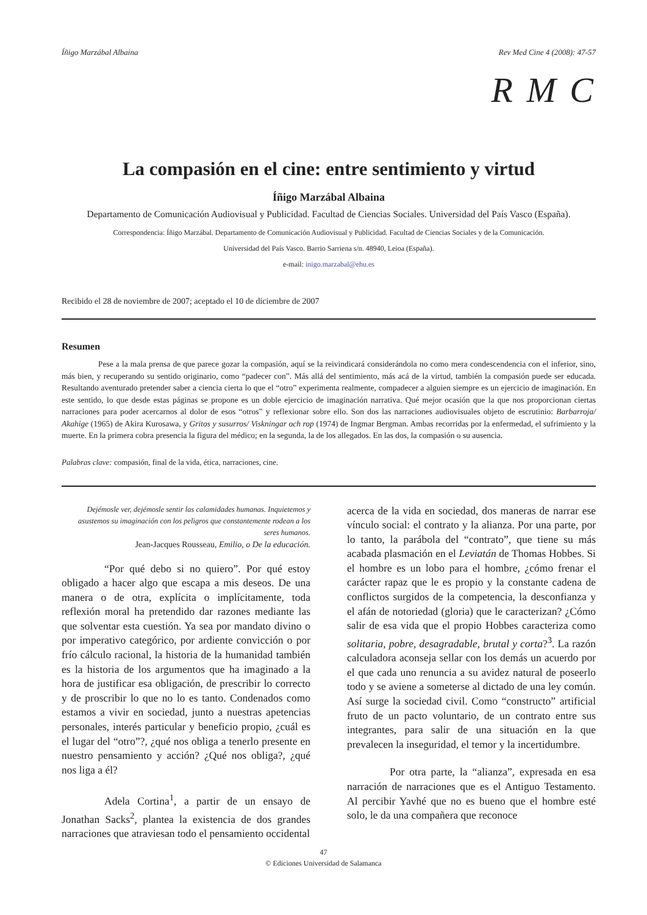Íñigo Marzábal Albaina Rev Med Cine 4 (2008): 47-57
R M C
La compasión en el cine: entre sentimiento y virtud
Íñigo Marzábal Albaina
Departamento de Comunicación Audiovisual y Publicidad. Facultad de Ciencias Sociales. Universidad del País Vasco (España).
Correspondencia: Íñigo Marzábal. Departamento de Comunicación Audiovisual y Publicidad. Facultad de Ciencias Sociales y de la Comunicación.
Universidad del País Vasco. Barrio Sarriena s/n. 48940, Leioa (España).
e-mail: inigo.marzabal@ehu.es
Recibido el 28 de noviembre de 2007; aceptado el 10 de diciembre de 2007
Resumen
Pese a la mala prensa de que parece gozar la compasión, aquí se la reivindicará considerándola no como mera condescendencia con el inferior, sino, más bien, y recuperando su sentido originario, como “padecer con”. Más allá del sentimiento, más acá de la virtud, también la compasión puede ser educada. Resultando aventurado pretender saber a ciencia cierta lo que el “otro” experimenta realmente, compadecer a alguien siempre es un ejercicio de imaginación. En este sentido, lo que desde estas páginas se propone es un doble ejercicio de imaginación narrativa. Qué mejor ocasión que la que nos proporcionan ciertas narraciones para poder acercarnos al dolor de esos “otros” y reflexionar sobre ello. Son dos las narraciones audiovisuales objeto de escrutinio: Barbarroja/ Akahige (1965) de Akira Kurosawa, y Gritos y susurros/ Viskningar och rop (1974) de Ingmar Bergman. Ambas recorridas por la enfermedad, el sufrimiento y la muerte. En la primera cobra presencia la figura del médico; en la segunda, la de los allegados. En las dos, la compasión o su ausencia.
Palabras clave: compasión, final de la vida, ética, narraciones, cine.
Dejémosle ver, dejémosle sentir las calamidades humanas. Inquietemos y asustemos su imaginación con los peligros que constantemente rodean a los seres humanos.
Jean-Jacques Rousseau, Emilio, o De la educación.
“Por qué debo si no quiero”. Por qué estoy obligado a hacer algo que escapa a mis deseos. De una manera o de otra, explícita o implícitamente, toda reflexión moral ha pretendido dar razones mediante las que solventar esta cuestión. Ya sea por mandato divino o por imperativo categórico, por ardiente convicción o por frío cálculo racional, la historia de la humanidad también es la historia de los argumentos que ha imaginado a la hora de justificar esa obligación, de prescribir lo correcto y de proscribir lo que no lo es tanto. Condenados como estamos a vivir en sociedad, junto a nuestras apetencias personales, interés particular y beneficio propio, ¿cuál es el lugar del “otro”?, ¿qué nos obliga a tenerlo presente en nuestro pensamiento y acción? ¿Qué nos obliga?, ¿qué nos liga a él?
Adela Cortina<sup>1</sup>, a partir de un ensayo de Jonathan Sacks<sup>2</sup>, plantea la existencia de dos grandes narraciones que atraviesan todo el pensamiento occidental
acerca de la vida en sociedad, dos maneras de narrar ese vínculo social: el contrato y la alianza. Por una parte, por lo tanto, la parábola del “contrato”, que tiene su más acabada plasmación en el Leviatán de Thomas Hobbes. Si el hombre es un lobo para el hombre, ¿cómo frenar el carácter rapaz que le es propio y la constante cadena de conflictos surgidos de la competencia, la desconfianza y el afán de notoriedad (gloria) que le caracterizan? ¿Cómo salir de esa vida que el propio Hobbes caracteriza como solitaria, pobre, desagradable, brutal y corta?<sup>3</sup>. La razón calculadora aconseja sellar con los demás un acuerdo por el que cada uno renuncia a su avidez natural de poseerlo todo y se aviene a someterse al dictado de una ley común. Así surge la sociedad civil. Como “constructo” artificial fruto de un pacto voluntario, de un contrato entre sus integrantes, para salir de una situación en la que prevalecen la inseguridad, el temor y la incertidumbre.
Por otra parte, la “alianza”, expresada en esa narración de narraciones que es el Antiguo Testamento. Al percibir Yavhé que no es bueno que el hombre esté solo, le da una compañera que reconoce
47
© Ediciones Universidad de Salamanca